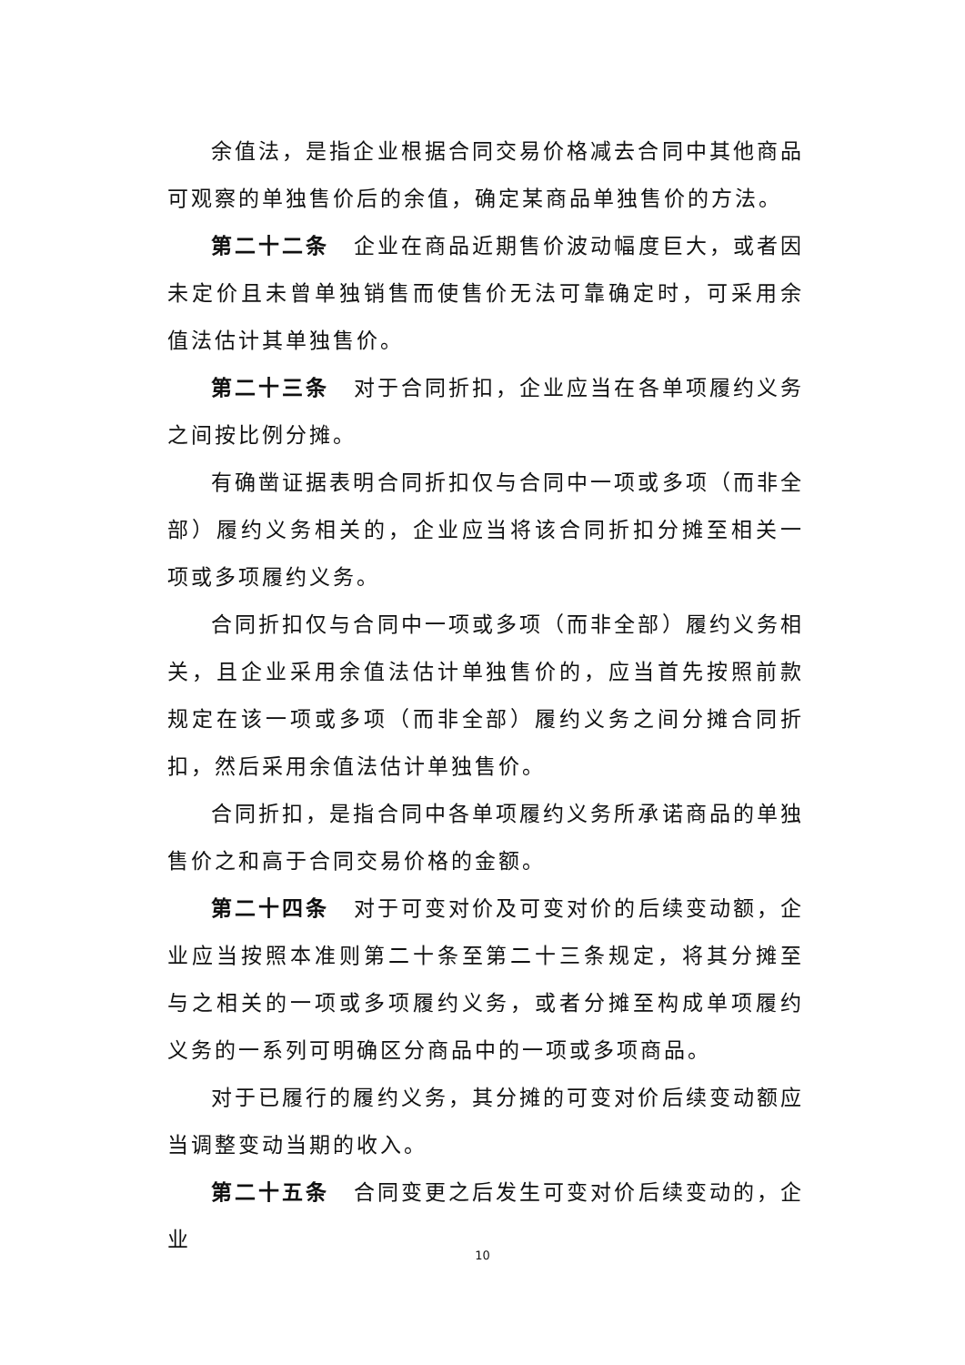余值法，是指企业根据合同交易价格减去合同中其他商品可观察的单独售价后的余值，确定某商品单独售价的方法。
第二十二条　企业在商品近期售价波动幅度巨大，或者因未定价且未曾单独销售而使售价无法可靠确定时，可采用余值法估计其单独售价。
第二十三条　对于合同折扣，企业应当在各单项履约义务之间按比例分摊。
有确凿证据表明合同折扣仅与合同中一项或多项（而非全部）履约义务相关的，企业应当将该合同折扣分摊至相关一项或多项履约义务。
合同折扣仅与合同中一项或多项（而非全部）履约义务相关，且企业采用余值法估计单独售价的，应当首先按照前款规定在该一项或多项（而非全部）履约义务之间分摊合同折扣，然后采用余值法估计单独售价。
合同折扣，是指合同中各单项履约义务所承诺商品的单独售价之和高于合同交易价格的金额。
第二十四条　对于可变对价及可变对价的后续变动额，企业应当按照本准则第二十条至第二十三条规定，将其分摊至与之相关的一项或多项履约义务，或者分摊至构成单项履约义务的一系列可明确区分商品中的一项或多项商品。
对于已履行的履约义务，其分摊的可变对价后续变动额应当调整变动当期的收入。
第二十五条　合同变更之后发生可变对价后续变动的，企业
10